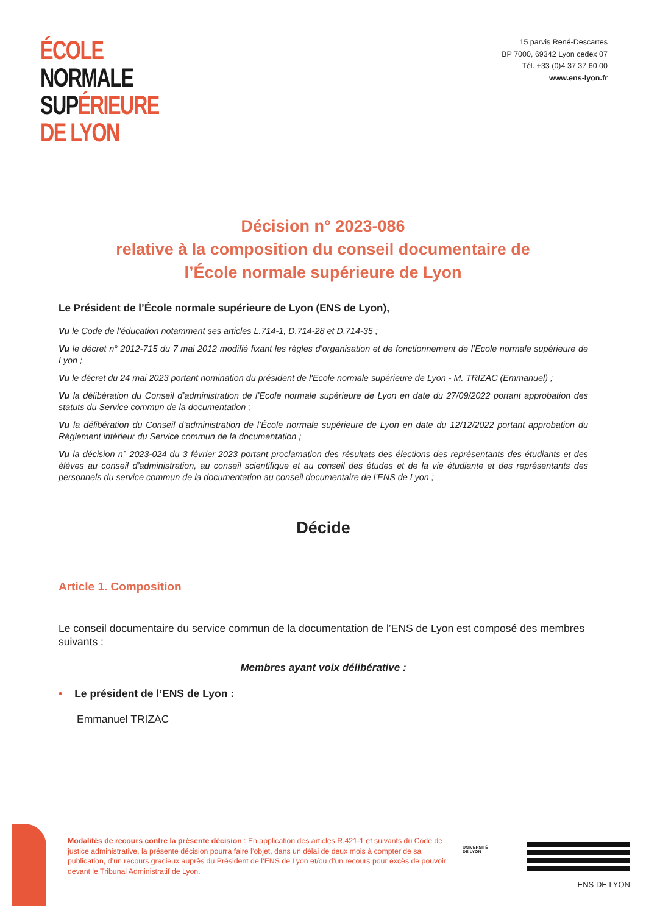ÉCOLE
NORMALE
SUP ÉRIEURE
DE LYON
15 parvis René-Descartes
BP 7000, 69342 Lyon cedex 07
Tél. +33 (0)4 37 37 60 00
www.ens-lyon.fr
Décision n° 2023-086
relative à la composition du conseil documentaire de
l’École normale supérieure de Lyon
Le Président de l’École normale supérieure de Lyon (ENS de Lyon),
Vu le Code de l’éducation notamment ses articles L.714-1, D.714-28 et D.714-35 ;
Vu le décret n° 2012-715 du 7 mai 2012 modifié fixant les règles d’organisation et de fonctionnement de l’Ecole normale supérieure de Lyon ;
Vu le décret du 24 mai 2023 portant nomination du président de l'Ecole normale supérieure de Lyon - M. TRIZAC (Emmanuel) ;
Vu la délibération du Conseil d’administration de l’Ecole normale supérieure de Lyon en date du 27/09/2022 portant approbation des statuts du Service commun de la documentation ;
Vu la délibération du Conseil d’administration de l’École normale supérieure de Lyon en date du 12/12/2022 portant approbation du Règlement intérieur du Service commun de la documentation ;
Vu la décision n° 2023-024 du 3 février 2023 portant proclamation des résultats des élections des représentants des étudiants et des élèves au conseil d’administration, au conseil scientifique et au conseil des études et de la vie étudiante et des représentants des personnels du service commun de la documentation au conseil documentaire de l’ENS de Lyon ;
Décide
Article 1. Composition
Le conseil documentaire du service commun de la documentation de l’ENS de Lyon est composé des membres suivants :
Membres ayant voix délibérative :
• Le président de l’ENS de Lyon :
Emmanuel TRIZAC
Modalités de recours contre la présente décision : En application des articles R.421-1 et suivants du Code de justice administrative, la présente décision pourra faire l’objet, dans un délai de deux mois à compter de sa publication, d’un recours gracieux auprès du Président de l’ENS de Lyon et/ou d’un recours pour excès de pouvoir devant le Tribunal Administratif de Lyon.
UNIVERSITÉ
DE LYON
ENS DE LYON